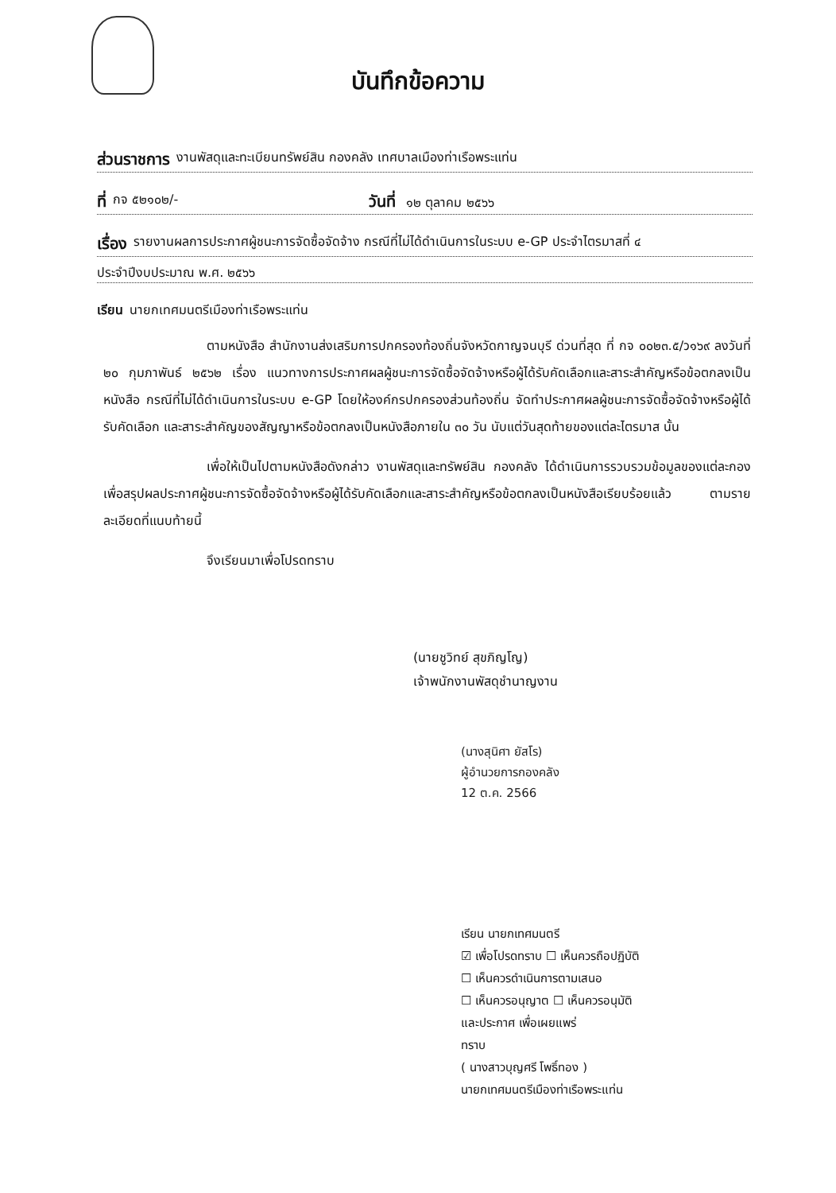บันทึกข้อความ
ส่วนราชการ งานพัสดุและทะเบียนทรัพย์สิน กองคลัง เทศบาลเมืองท่าเรือพระแท่น
ที่ กจ ๕๒๑๐๒/- วันที่ ๑๒ ตุลาคม ๒๕๖๖
เรื่อง รายงานผลการประกาศผู้ชนะการจัดซื้อจัดจ้าง กรณีที่ไม่ได้ดำเนินการในระบบ e-GP ประจำไตรมาสที่ ๔
ประจำปีงบประมาณ พ.ศ. ๒๕๖๖
เรียน นายกเทศมนตรีเมืองท่าเรือพระแท่น
ตามหนังสือ สำนักงานส่งเสริมการปกครองท้องถิ่นจังหวัดกาญจนบุรี ด่วนที่สุด ที่ กจ ๐๐๒๓.๕/ว๑๖๙ ลงวันที่ ๒๐ กุมภาพันธ์ ๒๕๖๒ เรื่อง แนวทางการประกาศผลผู้ชนะการจัดซื้อจัดจ้างหรือผู้ได้รับคัดเลือกและสาระสำคัญหรือข้อตกลงเป็นหนังสือ กรณีที่ไม่ได้ดำเนินการในระบบ e-GP โดยให้องค์กรปกครองส่วนท้องถิ่น จัดทำประกาศผลผู้ชนะการจัดซื้อจัดจ้างหรือผู้ได้รับคัดเลือก และสาระสำคัญของสัญญาหรือข้อตกลงเป็นหนังสือภายใน ๓๐ วัน นับแต่วันสุดท้ายของแต่ละไตรมาส นั้น
เพื่อให้เป็นไปตามหนังสือดังกล่าว งานพัสดุและทรัพย์สิน กองคลัง ได้ดำเนินการรวบรวมข้อมูลของแต่ละกอง เพื่อสรุปผลประกาศผู้ชนะการจัดซื้อจัดจ้างหรือผู้ได้รับคัดเลือกและสาระสำคัญหรือข้อตกลงเป็นหนังสือเรียบร้อยแล้ว ตามรายละเอียดที่แนบท้ายนี้
จึงเรียนมาเพื่อโปรดทราบ
(นายชูวิทย์ สุขภิญโญ)
เจ้าพนักงานพัสดุชำนาญงาน
(นางสุนิศา ยัสโร)
ผู้อำนวยการกองคลัง
12 ต.ค. 2566
เรียน นายกเทศมนตรี
☑ เพื่อโปรดทราบ ☐ เห็นควรถือปฏิบัติ
☐ เห็นควรดำเนินการตามเสนอ
☐ เห็นควรอนุญาต ☐ เห็นควรอนุมัติ
และประกาศ เพื่อเผยแพร่
ทราบ
( นางสาวบุญศรี โพธิ์ทอง )
นายกเทศมนตรีเมืองท่าเรือพระแท่น